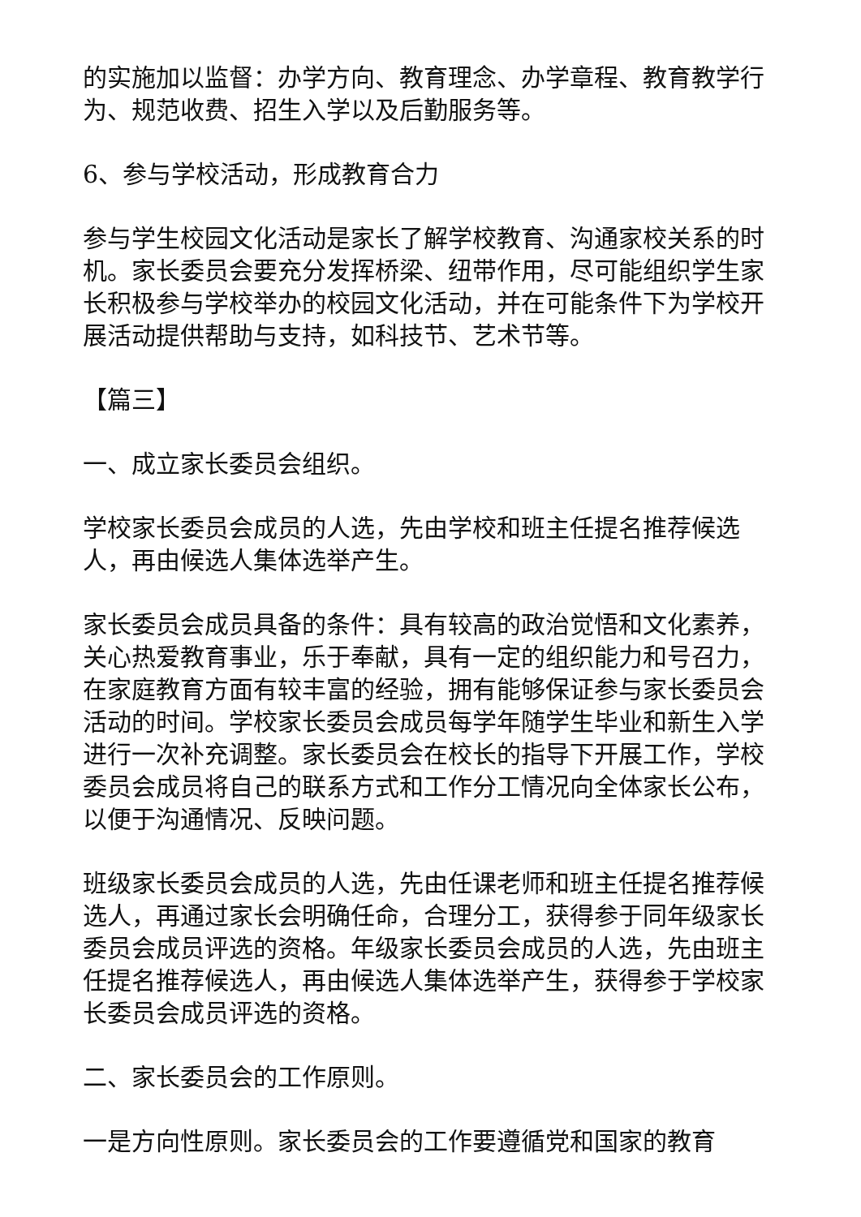的实施加以监督：办学方向、教育理念、办学章程、教育教学行为、规范收费、招生入学以及后勤服务等。
6、参与学校活动，形成教育合力
参与学生校园文化活动是家长了解学校教育、沟通家校关系的时机。家长委员会要充分发挥桥梁、纽带作用，尽可能组织学生家长积极参与学校举办的校园文化活动，并在可能条件下为学校开展活动提供帮助与支持，如科技节、艺术节等。
【篇三】
一、成立家长委员会组织。
学校家长委员会成员的人选，先由学校和班主任提名推荐候选人，再由候选人集体选举产生。
家长委员会成员具备的条件：具有较高的政治觉悟和文化素养，关心热爱教育事业，乐于奉献，具有一定的组织能力和号召力，在家庭教育方面有较丰富的经验，拥有能够保证参与家长委员会活动的时间。学校家长委员会成员每学年随学生毕业和新生入学进行一次补充调整。家长委员会在校长的指导下开展工作，学校委员会成员将自己的联系方式和工作分工情况向全体家长公布，以便于沟通情况、反映问题。
班级家长委员会成员的人选，先由任课老师和班主任提名推荐候选人，再通过家长会明确任命，合理分工，获得参于同年级家长委员会成员评选的资格。年级家长委员会成员的人选，先由班主任提名推荐候选人，再由候选人集体选举产生，获得参于学校家长委员会成员评选的资格。
二、家长委员会的工作原则。
一是方向性原则。家长委员会的工作要遵循党和国家的教育